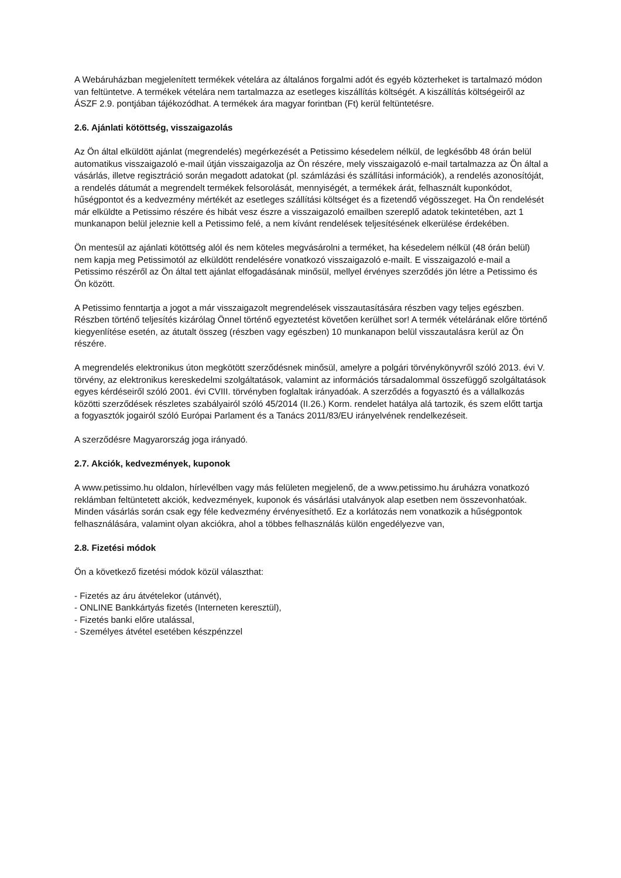A Webáruházban megjelenített termékek vételára az általános forgalmi adót és egyéb közterheket is tartalmazó módon van feltüntetve. A termékek vételára nem tartalmazza az esetleges kiszállítás költségét. A kiszállítás költségeiről az ÁSZF 2.9. pontjában tájékozódhat. A termékek ára magyar forintban (Ft) kerül feltüntetésre.
2.6. Ajánlati kötöttség, visszaigazolás
Az Ön által elküldött ajánlat (megrendelés) megérkezését a Petissimo késedelem nélkül, de legkésőbb 48 órán belül automatikus visszaigazoló e-mail útján visszaigazolja az Ön részére, mely visszaigazoló e-mail tartalmazza az Ön által a vásárlás, illetve regisztráció során megadott adatokat (pl. számlázási és szállítási információk), a rendelés azonosítóját, a rendelés dátumát a megrendelt termékek felsorolását, mennyiségét, a termékek árát, felhasznált kuponkódot, hűségpontot és a kedvezmény mértékét az esetleges szállítási költséget és a fizetendő végösszeget. Ha Ön rendelését már elküldte a Petissimo részére és hibát vesz észre a visszaigazoló emailben szereplő adatok tekintetében, azt 1 munkanapon belül jeleznie kell a Petissimo felé, a nem kívánt rendelések teljesítésének elkerülése érdekében.
Ön mentesül az ajánlati kötöttség alól és nem köteles megvásárolni a terméket, ha késedelem nélkül (48 órán belül) nem kapja meg Petissimotól az elküldött rendelésére vonatkozó visszaigazoló e-mailt. E visszaigazoló e-mail a Petissimo részéről az Ön által tett ajánlat elfogadásának minősül, mellyel érvényes szerződés jön létre a Petissimo és Ön között.
A Petissimo fenntartja a jogot a már visszaigazolt megrendelések visszautasítására részben vagy teljes egészben. Részben történő teljesítés kizárólag Önnel történő egyeztetést követően kerülhet sor! A termék vételárának előre történő kiegyenlítése esetén, az átutalt összeg (részben vagy egészben) 10 munkanapon belül visszautalásra kerül az Ön részére.
A megrendelés elektronikus úton megkötött szerződésnek minősül, amelyre a polgári törvénykönyvről szóló 2013. évi V. törvény, az elektronikus kereskedelmi szolgáltatások, valamint az információs társadalommal összefüggő szolgáltatások egyes kérdéseiről szóló 2001. évi CVIII. törvényben foglaltak irányadóak. A szerződés a fogyasztó és a vállalkozás közötti szerződések részletes szabályairól szóló 45/2014 (II.26.) Korm. rendelet hatálya alá tartozik, és szem előtt tartja a fogyasztók jogairól szóló Európai Parlament és a Tanács 2011/83/EU irányelvének rendelkezéseit.
A szerződésre Magyarország joga irányadó.
2.7. Akciók, kedvezmények, kuponok
A www.petissimo.hu oldalon, hírlevélben vagy más felületen megjelenő, de a www.petissimo.hu áruházra vonatkozó reklámban feltüntetett akciók, kedvezmények, kuponok és vásárlási utalványok alap esetben nem összevonhatóak. Minden vásárlás során csak egy féle kedvezmény érvényesíthető. Ez a korlátozás nem vonatkozik a hűségpontok felhasználására, valamint olyan akciókra, ahol a többes felhasználás külön engedélyezve van,
2.8. Fizetési módok
Ön a következő fizetési módok közül választhat:
- Fizetés az áru átvételekor (utánvét),
- ONLINE Bankkártyás fizetés (Interneten keresztül),
- Fizetés banki előre utalással,
- Személyes átvétel esetében készpénzzel